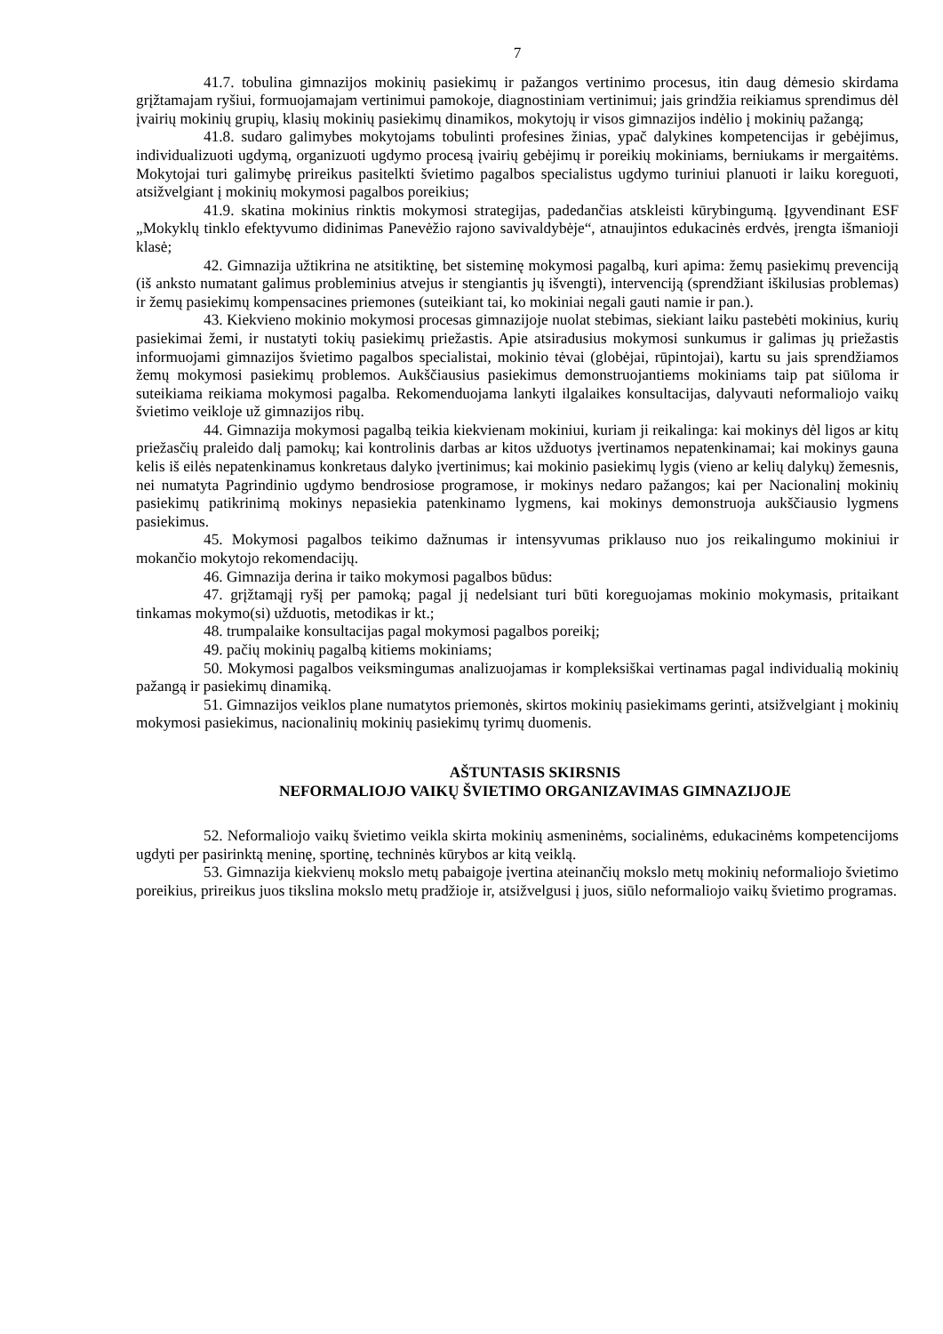7
41.7. tobulina gimnazijos mokinių pasiekimų ir pažangos vertinimo procesus, itin daug dėmesio skirdama grįžtamajam ryšiui, formuojamajam vertinimui pamokoje, diagnostiniam vertinimui; jais grindžia reikiamus sprendimus dėl įvairių mokinių grupių, klasių mokinių pasiekimų dinamikos, mokytojų ir visos gimnazijos indėlio į mokinių pažangą;
41.8. sudaro galimybes mokytojams tobulinti profesines žinias, ypač dalykines kompetencijas ir gebėjimus, individualizuoti ugdymą, organizuoti ugdymo procesą įvairių gebėjimų ir poreikių mokiniams, berniukams ir mergaitėms. Mokytojai turi galimybę prireikus pasitelkti švietimo pagalbos specialistus ugdymo turiniui planuoti ir laiku koreguoti, atsižvelgiant į mokinių mokymosi pagalbos poreikius;
41.9. skatina mokinius rinktis mokymosi strategijas, padedančias atskleisti kūrybingumą. Įgyvendinant ESF „Mokyklų tinklo efektyvumo didinimas Panevėžio rajono savivaldybėje“, atnaujintos edukacinės erdvės, įrengta išmanioji klasė;
42. Gimnazija užtikrina ne atsitiktinę, bet sisteminę mokymosi pagalbą, kuri apima: žemų pasiekimų prevenciją (iš anksto numatant galimus probleminius atvejus ir stengiantis jų išvengti), intervenciją (sprendžiant iškilusias problemas) ir žemų pasiekimų kompensacines priemones (suteikiant tai, ko mokiniai negali gauti namie ir pan.).
43. Kiekvieno mokinio mokymosi procesas gimnazijoje nuolat stebimas, siekiant laiku pastebėti mokinius, kurių pasiekimai žemi, ir nustatyti tokių pasiekimų priežastis. Apie atsiradusius mokymosi sunkumus ir galimas jų priežastis informuojami gimnazijos švietimo pagalbos specialistai, mokinio tėvai (globėjai, rūpintojai), kartu su jais sprendžiamos žemų mokymosi pasiekimų problemos. Aukščiausius pasiekimus demonstruojantiems mokiniams taip pat siūloma ir suteikiama reikiama mokymosi pagalba. Rekomenduojama lankyti ilgalaikes konsultacijas, dalyvauti neformaliojo vaikų švietimo veikloje už gimnazijos ribų.
44. Gimnazija mokymosi pagalbą teikia kiekvienam mokiniui, kuriam ji reikalinga: kai mokinys dėl ligos ar kitų priežasčių praleido dalį pamokų; kai kontrolinis darbas ar kitos užduotys įvertinamos nepatenkinamai; kai mokinys gauna kelis iš eilės nepatenkinamus konkretaus dalyko įvertinimus; kai mokinio pasiekimų lygis (vieno ar kelių dalykų) žemesnis, nei numatyta Pagrindinio ugdymo bendrosiose programose, ir mokinys nedaro pažangos; kai per Nacionalinį mokinių pasiekimų patikrinimą mokinys nepasiekia patenkinamo lygmens, kai mokinys demonstruoja aukščiausio lygmens pasiekimus.
45. Mokymosi pagalbos teikimo dažnumas ir intensyvumas priklauso nuo jos reikalingumo mokiniui ir mokančio mokytojo rekomendacijų.
46. Gimnazija derina ir taiko mokymosi pagalbos būdus:
47. grįžtamąjį ryšį per pamoką; pagal jį nedelsiant turi būti koreguojamas mokinio mokymasis, pritaikant tinkamas mokymo(si) užduotis, metodikas ir kt.;
48. trumpalaike konsultacijas pagal mokymosi pagalbos poreikį;
49. pačių mokinių pagalbą kitiems mokiniams;
50. Mokymosi pagalbos veiksmingumas analizuojamas ir kompleksiškai vertinamas pagal individualią mokinių pažangą ir pasiekimų dinamiką.
51. Gimnazijos veiklos plane numatytos priemonės, skirtos mokinių pasiekimams gerinti, atsižvelgiant į mokinių mokymosi pasiekimus, nacionalinių mokinių pasiekimų tyrimų duomenis.
AŠTUNTASIS SKIRSNIS
NEFORMALIOJO VAIKŲ ŠVIETIMO ORGANIZAVIMAS GIMNAZIJOJE
52. Neformaliojo vaikų švietimo veikla skirta mokinių asmeninėms, socialinėms, edukacinėms kompetencijoms ugdyti per pasirinktą meninę, sportinę, techninės kūrybos ar kitą veiklą.
53. Gimnazija kiekvienų mokslo metų pabaigoje įvertina ateinančių mokslo metų mokinių neformaliojo švietimo poreikius, prireikus juos tikslina mokslo metų pradžioje ir, atsižvelgusi į juos, siūlo neformaliojo vaikų švietimo programas.